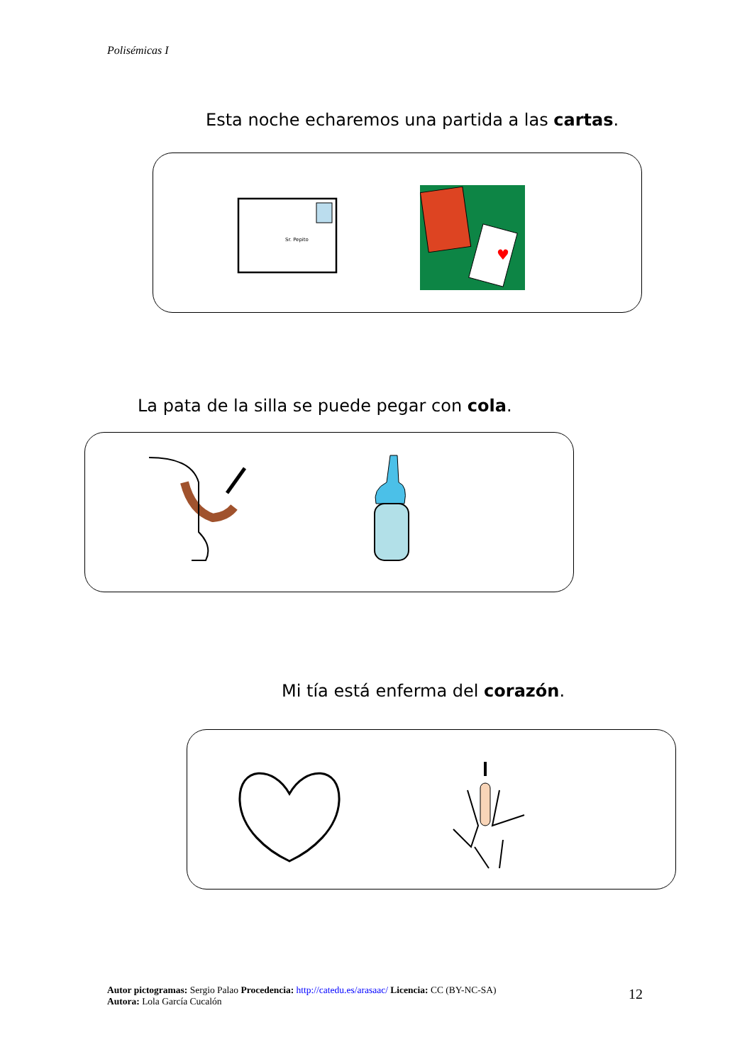Polisémicas I
Esta noche echaremos una partida a las cartas.
Sr. Pepito
♥
La pata de la silla se puede pegar con cola.
Mi tía está enferma del corazón.
Autor pictogramas: Sergio Palao Procedencia: http://catedu.es/arasaac/ Licencia: CC (BY-NC-SA)
Autora: Lola García Cucalón
12